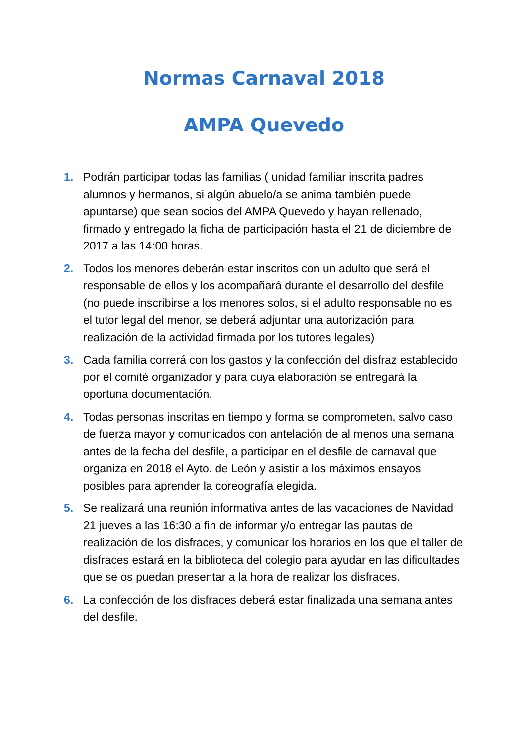Normas Carnaval 2018
AMPA Quevedo
1. Podrán participar todas las familias ( unidad familiar inscrita padres alumnos y hermanos, si algún abuelo/a se anima también puede apuntarse) que sean socios del AMPA Quevedo y hayan rellenado, firmado y entregado la ficha de participación hasta el 21 de diciembre de 2017 a las 14:00 horas.
2. Todos los menores deberán estar inscritos con un adulto que será el responsable de ellos y los acompañará durante el desarrollo del desfile (no puede inscribirse a los menores solos, si el adulto responsable no es el tutor legal del menor, se deberá adjuntar una autorización para realización de la actividad firmada por los tutores legales)
3. Cada familia correrá con los gastos y la confección del disfraz establecido por el comité organizador y para cuya elaboración se entregará la oportuna documentación.
4. Todas personas inscritas en tiempo y forma se comprometen, salvo caso de fuerza mayor y comunicados con antelación de al menos una semana antes de la fecha del desfile, a participar en el desfile de carnaval que organiza en 2018 el Ayto. de León y asistir a los máximos ensayos posibles para aprender la coreografía elegida.
5. Se realizará una reunión informativa antes de las vacaciones de Navidad 21 jueves a las 16:30 a fin de informar y/o entregar las pautas de realización de los disfraces, y comunicar los horarios en los que el taller de disfraces estará en la biblioteca del colegio para ayudar en las dificultades que se os puedan presentar a la hora de realizar los disfraces.
6. La confección de los disfraces deberá estar finalizada una semana antes del desfile.